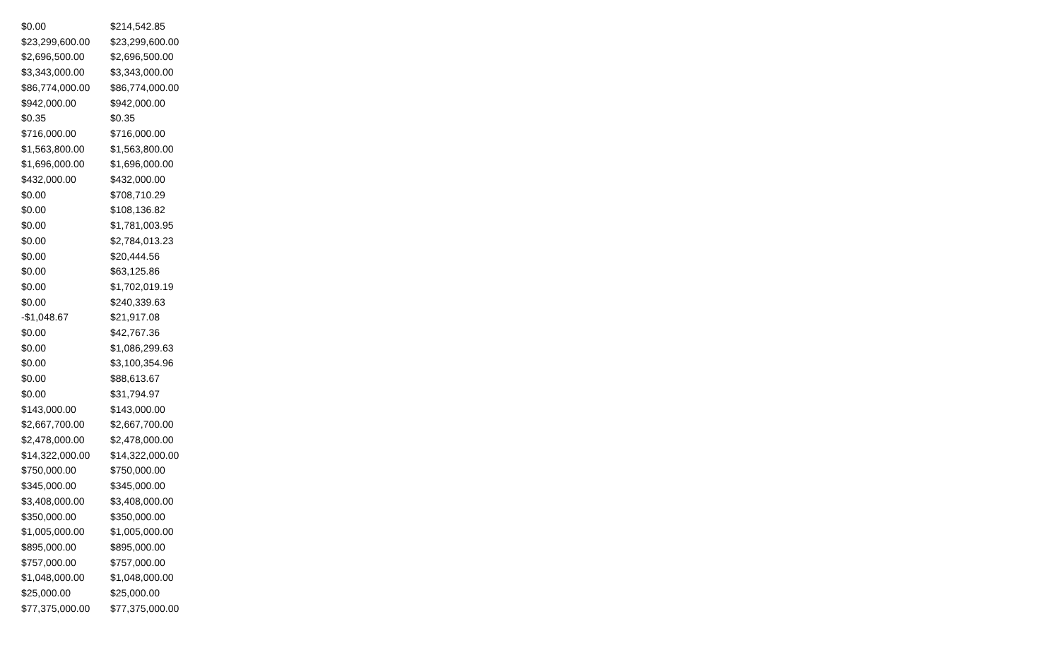| $0.00 | $214,542.85 |
| $23,299,600.00 | $23,299,600.00 |
| $2,696,500.00 | $2,696,500.00 |
| $3,343,000.00 | $3,343,000.00 |
| $86,774,000.00 | $86,774,000.00 |
| $942,000.00 | $942,000.00 |
| $0.35 | $0.35 |
| $716,000.00 | $716,000.00 |
| $1,563,800.00 | $1,563,800.00 |
| $1,696,000.00 | $1,696,000.00 |
| $432,000.00 | $432,000.00 |
| $0.00 | $708,710.29 |
| $0.00 | $108,136.82 |
| $0.00 | $1,781,003.95 |
| $0.00 | $2,784,013.23 |
| $0.00 | $20,444.56 |
| $0.00 | $63,125.86 |
| $0.00 | $1,702,019.19 |
| $0.00 | $240,339.63 |
| -$1,048.67 | $21,917.08 |
| $0.00 | $42,767.36 |
| $0.00 | $1,086,299.63 |
| $0.00 | $3,100,354.96 |
| $0.00 | $88,613.67 |
| $0.00 | $31,794.97 |
| $143,000.00 | $143,000.00 |
| $2,667,700.00 | $2,667,700.00 |
| $2,478,000.00 | $2,478,000.00 |
| $14,322,000.00 | $14,322,000.00 |
| $750,000.00 | $750,000.00 |
| $345,000.00 | $345,000.00 |
| $3,408,000.00 | $3,408,000.00 |
| $350,000.00 | $350,000.00 |
| $1,005,000.00 | $1,005,000.00 |
| $895,000.00 | $895,000.00 |
| $757,000.00 | $757,000.00 |
| $1,048,000.00 | $1,048,000.00 |
| $25,000.00 | $25,000.00 |
| $77,375,000.00 | $77,375,000.00 |